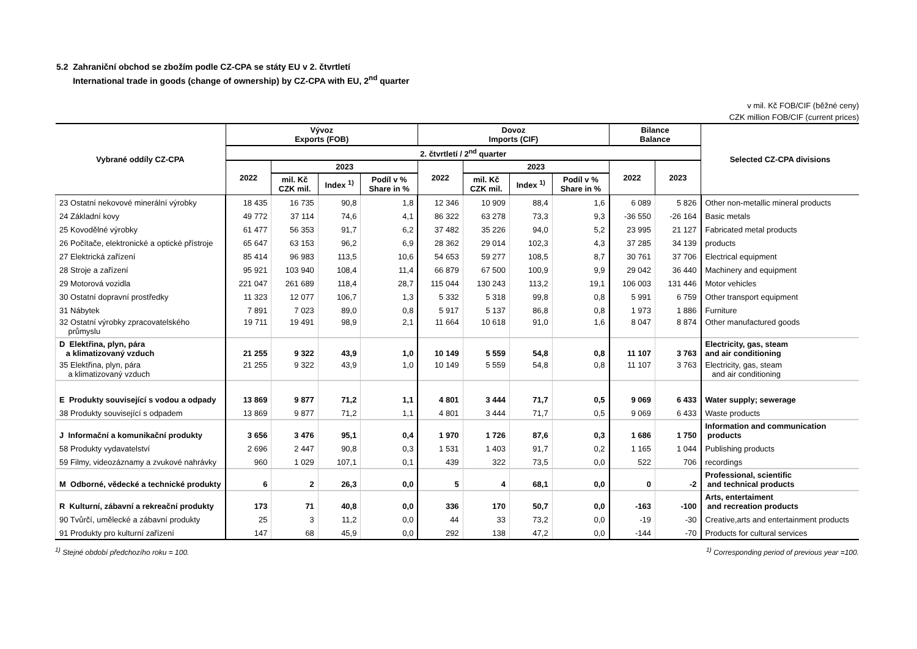5.2 Zahraniční obchod se zbožím podle CZ-CPA se státy EU v 2. čtvrtletí
International trade in goods (change of ownership) by CZ-CPA with EU, 2<sup>nd</sup> quarter
v mil. Kč FOB/CIF (běžné ceny)
CZK million FOB/CIF (current prices)
| Vybrané oddíly CZ-CPA | Vývoz Exports (FOB) | | | | Dovoz Imports (CIF) | | | | Bilance Balance | | Selected CZ-CPA divisions |
| --- | --- | --- | --- | --- | --- | --- | --- | --- | --- | --- | --- |
| | 2. čtvrtletí / 2<sup>nd</sup> quarter | | | | | | | | | | |
| | 2022 | 2023 | | | 2022 | 2023 | | | 2022 | 2023 | |
| | | mil. Kč CZK mil. | Index <sup>1)</sup> | Podíl v % Share in % | | mil. Kč CZK mil. | Index <sup>1)</sup> | Podíl v % Share in % | | | |
| 23 Ostatní nekovové minerální výrobky | 18 435 | 16 735 | 90,8 | 1,8 | 12 346 | 10 909 | 88,4 | 1,6 | 6 089 | 5 826 | Other non-metallic mineral products |
| 24 Základní kovy | 49 772 | 37 114 | 74,6 | 4,1 | 86 322 | 63 278 | 73,3 | 9,3 | -36 550 | -26 164 | Basic metals |
| 25 Kovodělné výrobky | 61 477 | 56 353 | 91,7 | 6,2 | 37 482 | 35 226 | 94,0 | 5,2 | 23 995 | 21 127 | Fabricated metal products |
| 26 Počítače, elektronické a optické přístroje | 65 647 | 63 153 | 96,2 | 6,9 | 28 362 | 29 014 | 102,3 | 4,3 | 37 285 | 34 139 | products |
| 27 Elektrická zařízení | 85 414 | 96 983 | 113,5 | 10,6 | 54 653 | 59 277 | 108,5 | 8,7 | 30 761 | 37 706 | Electrical equipment |
| 28 Stroje a zařízení | 95 921 | 103 940 | 108,4 | 11,4 | 66 879 | 67 500 | 100,9 | 9,9 | 29 042 | 36 440 | Machinery and equipment |
| 29 Motorová vozidla | 221 047 | 261 689 | 118,4 | 28,7 | 115 044 | 130 243 | 113,2 | 19,1 | 106 003 | 131 446 | Motor vehicles |
| 30 Ostatní dopravní prostředky | 11 323 | 12 077 | 106,7 | 1,3 | 5 332 | 5 318 | 99,8 | 0,8 | 5 991 | 6 759 | Other transport equipment |
| 31 Nábytek | 7 891 | 7 023 | 89,0 | 0,8 | 5 917 | 5 137 | 86,8 | 0,8 | 1 973 | 1 886 | Furniture |
| 32 Ostatní výrobky zpracovatelského průmyslu | 19 711 | 19 491 | 98,9 | 2,1 | 11 664 | 10 618 | 91,0 | 1,6 | 8 047 | 8 874 | Other manufactured goods |
| D Elektřina, plyn, pára a klimatizovaný vzduch | 21 255 | 9 322 | 43,9 | 1,0 | 10 149 | 5 559 | 54,8 | 0,8 | 11 107 | 3 763 | Electricity, gas, steam and air conditioning |
| 35 Elektřina, plyn, pára a klimatizovaný vzduch | 21 255 | 9 322 | 43,9 | 1,0 | 10 149 | 5 559 | 54,8 | 0,8 | 11 107 | 3 763 | Electricity, gas, steam and air conditioning |
| E Produkty související s vodou a odpady | 13 869 | 9 877 | 71,2 | 1,1 | 4 801 | 3 444 | 71,7 | 0,5 | 9 069 | 6 433 | Water supply; sewerage |
| 38 Produkty související s odpadem | 13 869 | 9 877 | 71,2 | 1,1 | 4 801 | 3 444 | 71,7 | 0,5 | 9 069 | 6 433 | Waste products |
| J Informační a komunikační produkty | 3 656 | 3 476 | 95,1 | 0,4 | 1 970 | 1 726 | 87,6 | 0,3 | 1 686 | 1 750 | Information and communication products |
| 58 Produkty vydavatelství | 2 696 | 2 447 | 90,8 | 0,3 | 1 531 | 1 403 | 91,7 | 0,2 | 1 165 | 1 044 | Publishing products |
| 59 Filmy, videozáznamy a zvukové nahrávky | 960 | 1 029 | 107,1 | 0,1 | 439 | 322 | 73,5 | 0,0 | 522 | 706 | recordings |
| M Odborné, vědecké a technické produkty | 6 | 2 | 26,3 | 0,0 | 5 | 4 | 68,1 | 0,0 | 0 | -2 | Professional, scientific and technical products |
| R Kulturní, zábavní a rekreační produkty | 173 | 71 | 40,8 | 0,0 | 336 | 170 | 50,7 | 0,0 | -163 | -100 | Arts, entertaiment and recreation products |
| 90 Tvůrčí, umělecké a zábavní produkty | 25 | 3 | 11,2 | 0,0 | 44 | 33 | 73,2 | 0,0 | -19 | -30 | Creative,arts and entertainment products |
| 91 Produkty pro kulturní zařízení | 147 | 68 | 45,9 | 0,0 | 292 | 138 | 47,2 | 0,0 | -144 | -70 | Products for cultural services |
<sup>1)</sup> Stejné období předchozího roku = 100. <sup>1)</sup> Corresponding period of previous year =100.